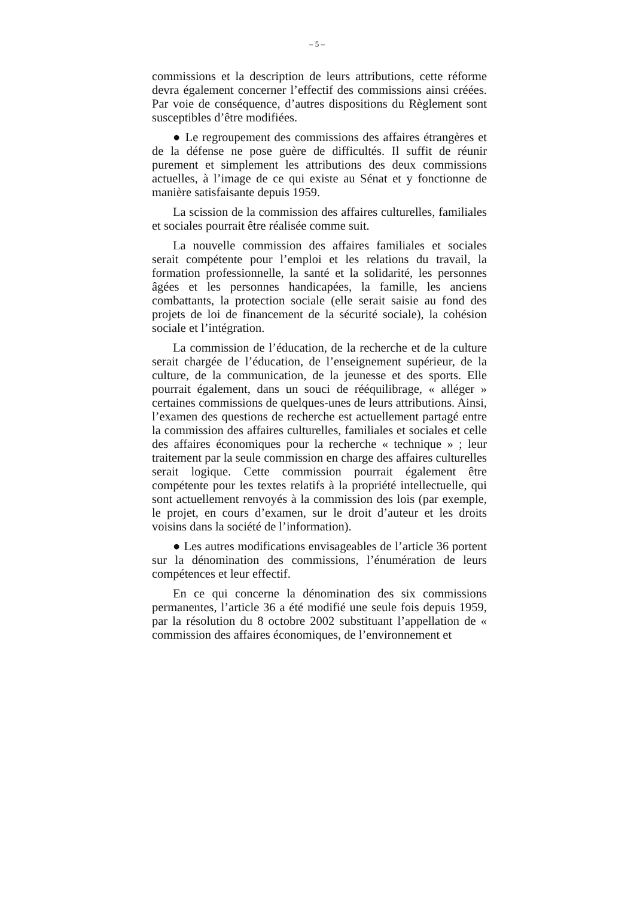– 5 –
commissions et la description de leurs attributions, cette réforme devra également concerner l’effectif des commissions ainsi créées. Par voie de conséquence, d’autres dispositions du Règlement sont susceptibles d’être modifiées.
● Le regroupement des commissions des affaires étrangères et de la défense ne pose guère de difficultés. Il suffit de réunir purement et simplement les attributions des deux commissions actuelles, à l’image de ce qui existe au Sénat et y fonctionne de manière satisfaisante depuis 1959.
La scission de la commission des affaires culturelles, familiales et sociales pourrait être réalisée comme suit.
La nouvelle commission des affaires familiales et sociales serait compétente pour l’emploi et les relations du travail, la formation professionnelle, la santé et la solidarité, les personnes âgées et les personnes handicapées, la famille, les anciens combattants, la protection sociale (elle serait saisie au fond des projets de loi de financement de la sécurité sociale), la cohésion sociale et l’intégration.
La commission de l’éducation, de la recherche et de la culture serait chargée de l’éducation, de l’enseignement supérieur, de la culture, de la communication, de la jeunesse et des sports. Elle pourrait également, dans un souci de rééquilibrage, « alléger » certaines commissions de quelques-unes de leurs attributions. Ainsi, l’examen des questions de recherche est actuellement partagé entre la commission des affaires culturelles, familiales et sociales et celle des affaires économiques pour la recherche « technique » ; leur traitement par la seule commission en charge des affaires culturelles serait logique. Cette commission pourrait également être compétente pour les textes relatifs à la propriété intellectuelle, qui sont actuellement renvoyés à la commission des lois (par exemple, le projet, en cours d’examen, sur le droit d’auteur et les droits voisins dans la société de l’information).
● Les autres modifications envisageables de l’article 36 portent sur la dénomination des commissions, l’énumération de leurs compétences et leur effectif.
En ce qui concerne la dénomination des six commissions permanentes, l’article 36 a été modifié une seule fois depuis 1959, par la résolution du 8 octobre 2002 substituant l’appellation de « commission des affaires économiques, de l’environnement et